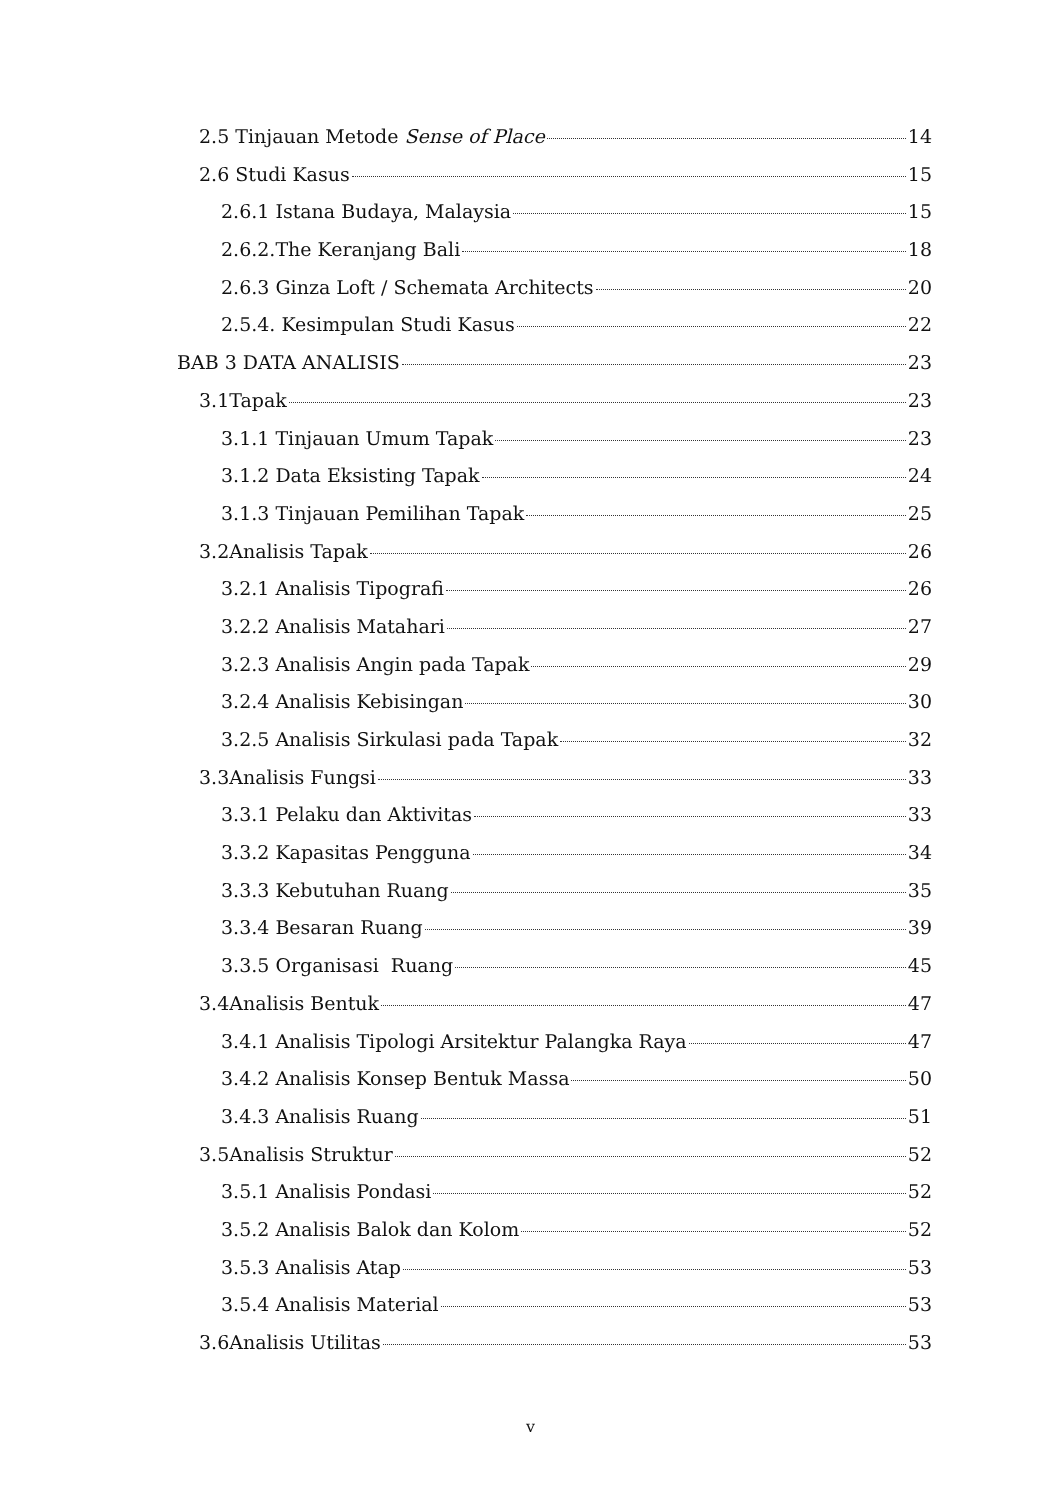2.5 Tinjauan Metode Sense of Place 14
2.6 Studi Kasus 15
2.6.1 Istana Budaya, Malaysia 15
2.6.2.The Keranjang Bali 18
2.6.3 Ginza Loft / Schemata Architects 20
2.5.4. Kesimpulan Studi Kasus 22
BAB 3 DATA ANALISIS 23
3.1Tapak 23
3.1.1 Tinjauan Umum Tapak 23
3.1.2 Data Eksisting Tapak 24
3.1.3 Tinjauan Pemilihan Tapak 25
3.2Analisis Tapak 26
3.2.1 Analisis Tipografi 26
3.2.2 Analisis Matahari 27
3.2.3 Analisis Angin pada Tapak 29
3.2.4 Analisis Kebisingan 30
3.2.5 Analisis Sirkulasi pada Tapak 32
3.3Analisis Fungsi 33
3.3.1 Pelaku dan Aktivitas 33
3.3.2 Kapasitas Pengguna 34
3.3.3 Kebutuhan Ruang 35
3.3.4 Besaran Ruang 39
3.3.5 Organisasi Ruang 45
3.4Analisis Bentuk 47
3.4.1 Analisis Tipologi Arsitektur Palangka Raya 47
3.4.2 Analisis Konsep Bentuk Massa 50
3.4.3 Analisis Ruang 51
3.5Analisis Struktur 52
3.5.1 Analisis Pondasi 52
3.5.2 Analisis Balok dan Kolom 52
3.5.3 Analisis Atap 53
3.5.4 Analisis Material 53
3.6Analisis Utilitas 53
v